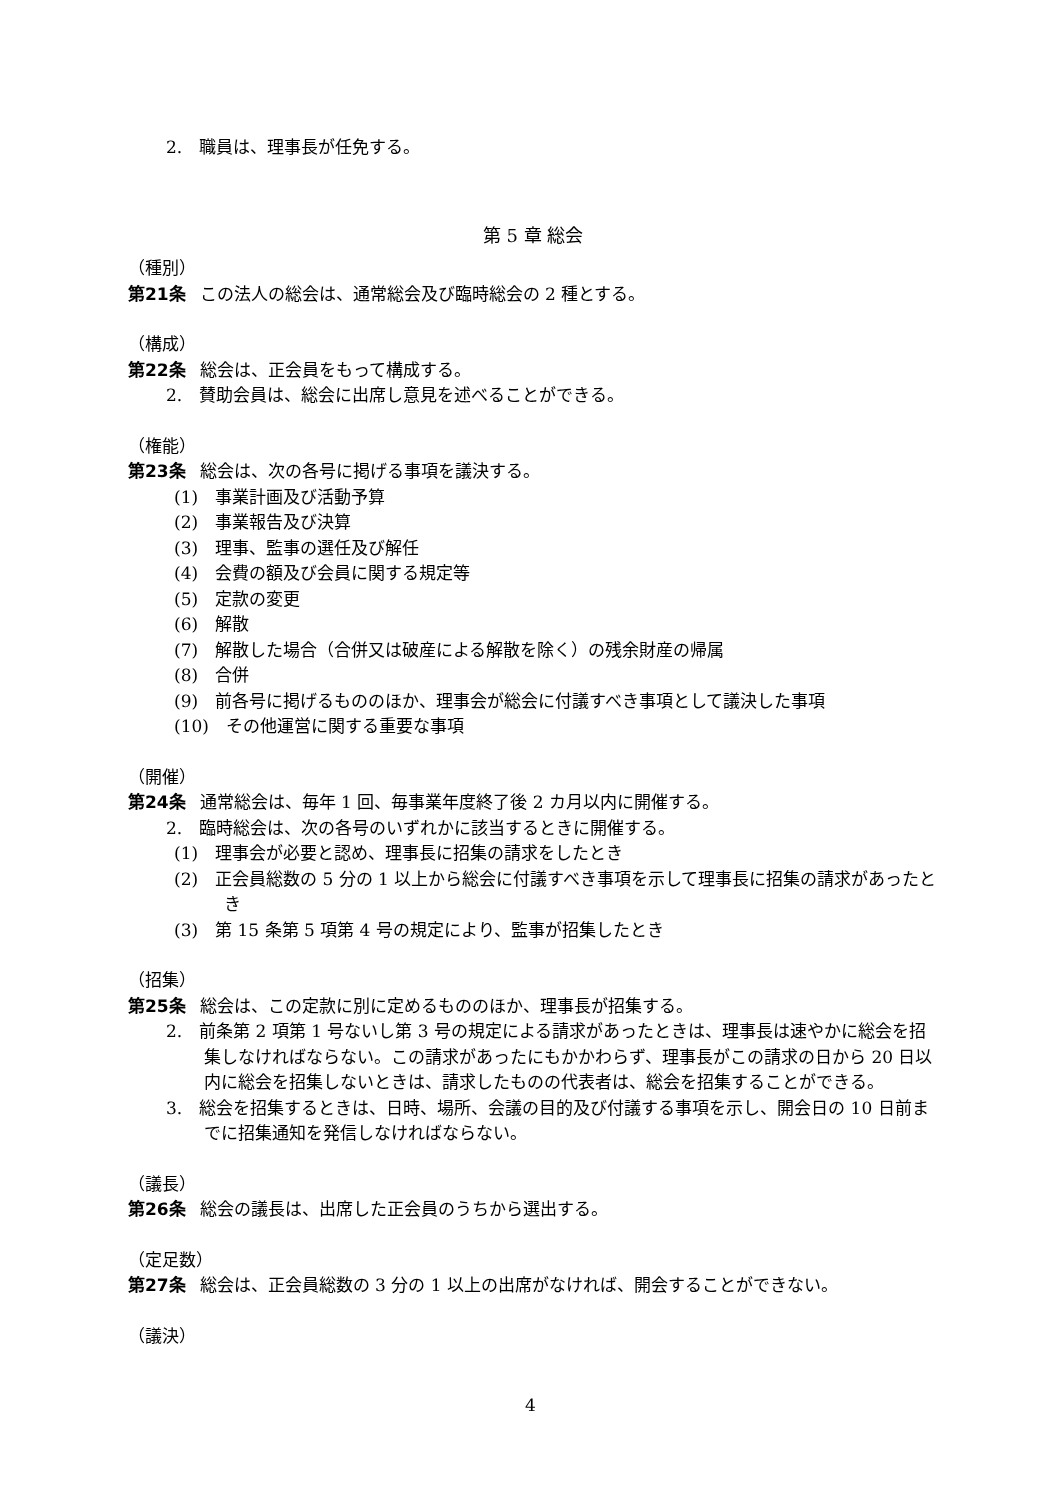2.　職員は、理事長が任免する。
第 5 章 総会
（種別）
第21条 この法人の総会は、通常総会及び臨時総会の 2 種とする。
（構成）
第22条 総会は、正会員をもって構成する。
2.　賛助会員は、総会に出席し意見を述べることができる。
（権能）
第23条 総会は、次の各号に掲げる事項を議決する。
(1)　事業計画及び活動予算
(2)　事業報告及び決算
(3)　理事、監事の選任及び解任
(4)　会費の額及び会員に関する規定等
(5)　定款の変更
(6)　解散
(7)　解散した場合（合併又は破産による解散を除く）の残余財産の帰属
(8)　合併
(9)　前各号に掲げるもののほか、理事会が総会に付議すべき事項として議決した事項
(10)　その他運営に関する重要な事項
（開催）
第24条 通常総会は、毎年 1 回、毎事業年度終了後 2 カ月以内に開催する。
2.　臨時総会は、次の各号のいずれかに該当するときに開催する。
(1)　理事会が必要と認め、理事長に招集の請求をしたとき
(2)　正会員総数の 5 分の 1 以上から総会に付議すべき事項を示して理事長に招集の請求があったとき
(3)　第 15 条第 5 項第 4 号の規定により、監事が招集したとき
（招集）
第25条 総会は、この定款に別に定めるもののほか、理事長が招集する。
2.　前条第 2 項第 1 号ないし第 3 号の規定による請求があったときは、理事長は速やかに総会を招集しなければならない。この請求があったにもかかわらず、理事長がこの請求の日から 20 日以内に総会を招集しないときは、請求したものの代表者は、総会を招集することができる。
3.　総会を招集するときは、日時、場所、会議の目的及び付議する事項を示し、開会日の 10 日前までに招集通知を発信しなければならない。
（議長）
第26条 総会の議長は、出席した正会員のうちから選出する。
（定足数）
第27条 総会は、正会員総数の 3 分の 1 以上の出席がなければ、開会することができない。
（議決）
4